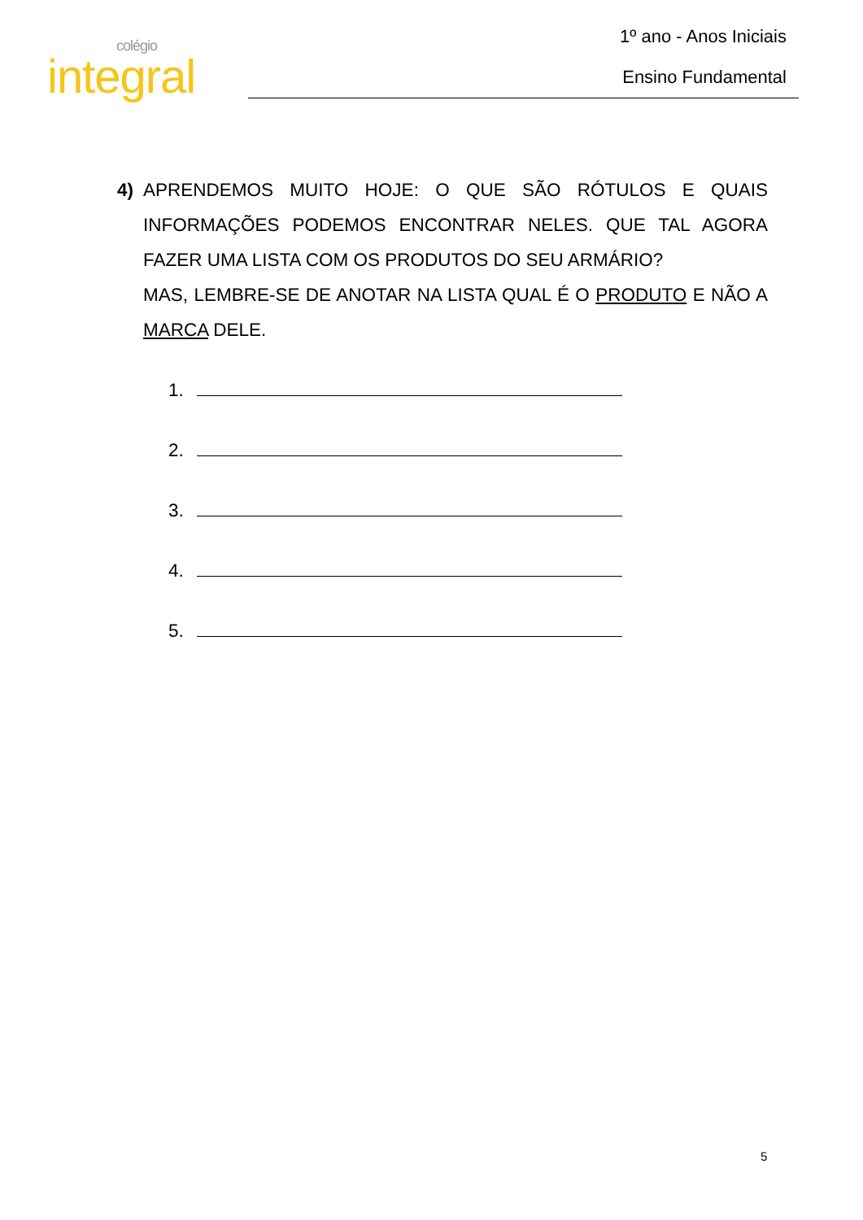colégio
integral
1º ano - Anos Iniciais
Ensino Fundamental
4) APRENDEMOS MUITO HOJE: O QUE SÃO RÓTULOS E QUAIS INFORMAÇÕES PODEMOS ENCONTRAR NELES. QUE TAL AGORA FAZER UMA LISTA COM OS PRODUTOS DO SEU ARMÁRIO?
MAS, LEMBRE-SE DE ANOTAR NA LISTA QUAL É O PRODUTO E NÃO A MARCA DELE.
1.
2.
3.
4.
5.
5